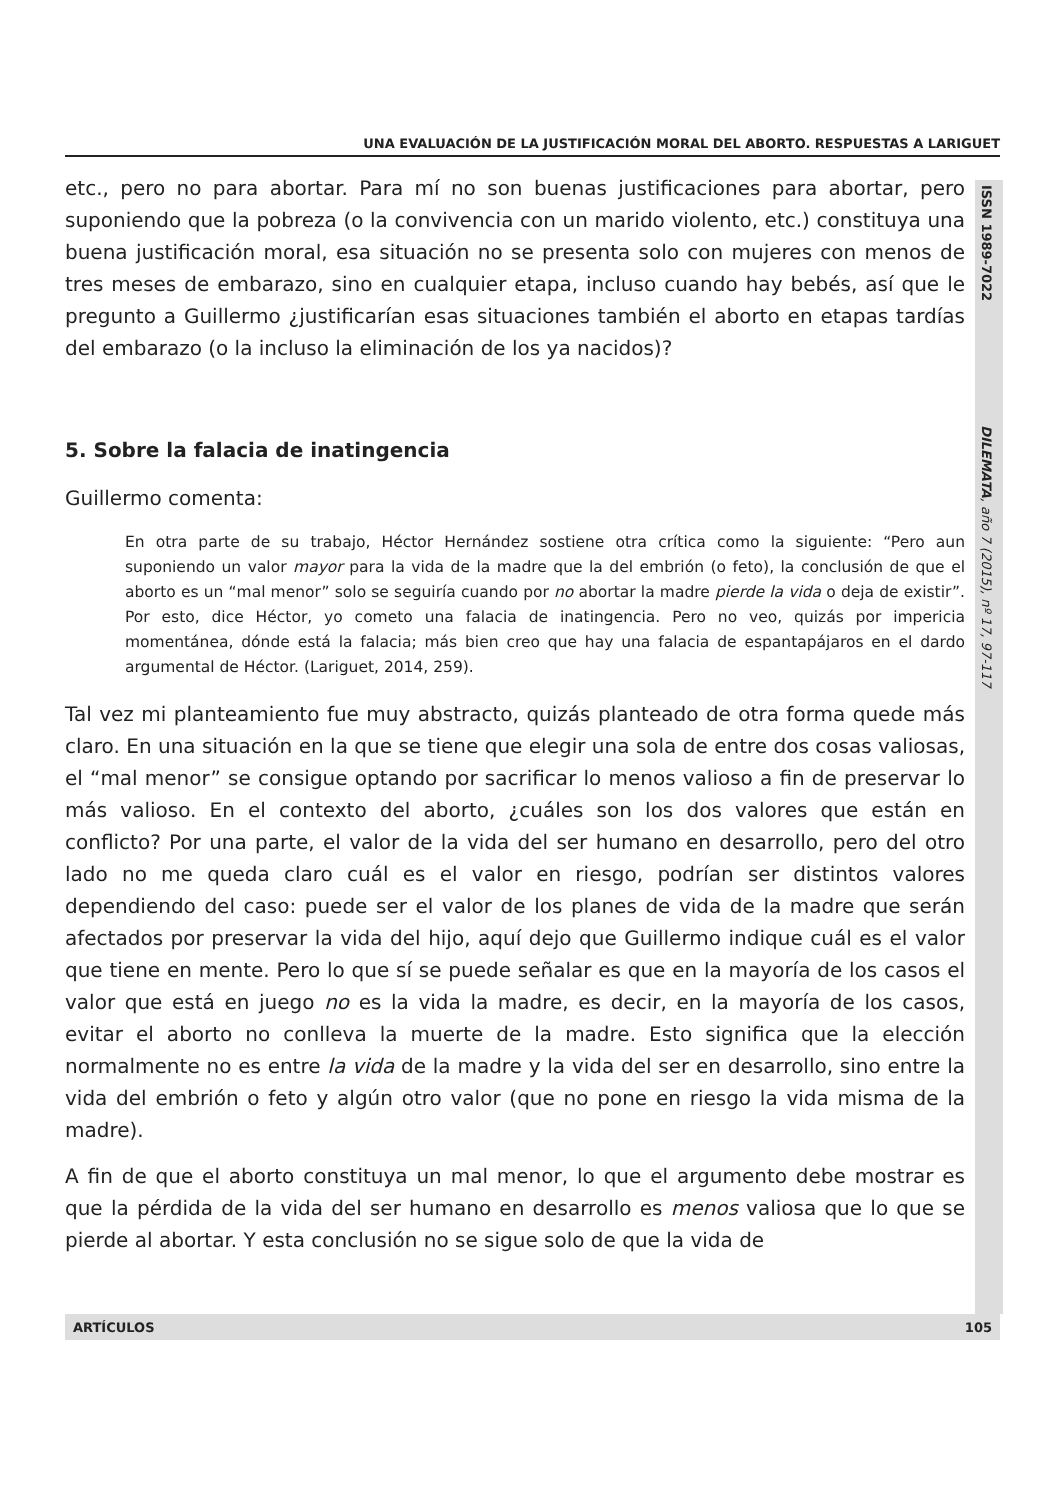UNA EVALUACIÓN DE LA JUSTIFICACIÓN MORAL DEL ABORTO. RESPUESTAS A LARIGUET
ISSN 1989-7022 DILEMATA, año 7 (2015), nº 17, 97-117
etc., pero no para abortar. Para mí no son buenas justificaciones para abortar, pero suponiendo que la pobreza (o la convivencia con un marido violento, etc.) constituya una buena justificación moral, esa situación no se presenta solo con mujeres con menos de tres meses de embarazo, sino en cualquier etapa, incluso cuando hay bebés, así que le pregunto a Guillermo ¿justificarían esas situaciones también el aborto en etapas tardías del embarazo (o la incluso la eliminación de los ya nacidos)?
5. Sobre la falacia de inatingencia
Guillermo comenta:
En otra parte de su trabajo, Héctor Hernández sostiene otra crítica como la siguiente: “Pero aun suponiendo un valor mayor para la vida de la madre que la del embrión (o feto), la conclusión de que el aborto es un “mal menor” solo se seguiría cuando por no abortar la madre pierde la vida o deja de existir”. Por esto, dice Héctor, yo cometo una falacia de inatingencia. Pero no veo, quizás por impericia momentánea, dónde está la falacia; más bien creo que hay una falacia de espantapájaros en el dardo argumental de Héctor. (Lariguet, 2014, 259).
Tal vez mi planteamiento fue muy abstracto, quizás planteado de otra forma quede más claro. En una situación en la que se tiene que elegir una sola de entre dos cosas valiosas, el “mal menor” se consigue optando por sacrificar lo menos valioso a fin de preservar lo más valioso. En el contexto del aborto, ¿cuáles son los dos valores que están en conflicto? Por una parte, el valor de la vida del ser humano en desarrollo, pero del otro lado no me queda claro cuál es el valor en riesgo, podrían ser distintos valores dependiendo del caso: puede ser el valor de los planes de vida de la madre que serán afectados por preservar la vida del hijo, aquí dejo que Guillermo indique cuál es el valor que tiene en mente. Pero lo que sí se puede señalar es que en la mayoría de los casos el valor que está en juego no es la vida la madre, es decir, en la mayoría de los casos, evitar el aborto no conlleva la muerte de la madre. Esto significa que la elección normalmente no es entre la vida de la madre y la vida del ser en desarrollo, sino entre la vida del embrión o feto y algún otro valor (que no pone en riesgo la vida misma de la madre).
A fin de que el aborto constituya un mal menor, lo que el argumento debe mostrar es que la pérdida de la vida del ser humano en desarrollo es menos valiosa que lo que se pierde al abortar. Y esta conclusión no se sigue solo de que la vida de
ARTÍCULOS 105